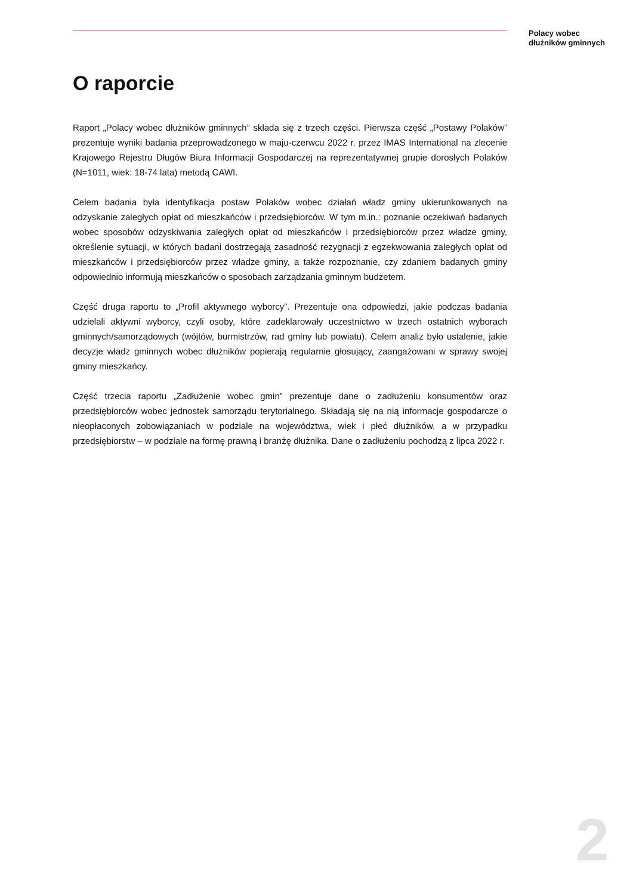Polacy wobec
dłużników gminnych
O raporcie
Raport „Polacy wobec dłużników gminnych” składa się z trzech części. Pierwsza część „Postawy Polaków” prezentuje wyniki badania przeprowadzonego w maju-czerwcu 2022 r. przez IMAS International na zlecenie Krajowego Rejestru Długów Biura Informacji Gospodarczej na reprezentatywnej grupie dorosłych Polaków (N=1011, wiek: 18-74 lata) metodą CAWI.
Celem badania była identyfikacja postaw Polaków wobec działań władz gminy ukierunkowanych na odzyskanie zaległych opłat od mieszkańców i przedsiębiorców. W tym m.in.: poznanie oczekiwań badanych wobec sposobów odzyskiwania zaległych opłat od mieszkańców i przedsiębiorców przez władze gminy, określenie sytuacji, w których badani dostrzegają zasadność rezygnacji z egzekwowania zaległych opłat od mieszkańców i przedsiębiorców przez władze gminy, a także rozpoznanie, czy zdaniem badanych gminy odpowiednio informują mieszkańców o sposobach zarządzania gminnym budżetem.
Część druga raportu to „Profil aktywnego wyborcy”. Prezentuje ona odpowiedzi, jakie podczas badania udzielali aktywni wyborcy, czyli osoby, które zadeklarowały uczestnictwo w trzech ostatnich wyborach gminnych/samorządowych (wójtów, burmistrzów, rad gminy lub powiatu). Celem analiz było ustalenie, jakie decyzje władz gminnych wobec dłużników popierają regularnie głosujący, zaangażowani w sprawy swojej gminy mieszkańcy.
Część trzecia raportu „Zadłużenie wobec gmin” prezentuje dane o zadłużeniu konsumentów oraz przedsiębiorców wobec jednostek samorządu terytorialnego. Składają się na nią informacje gospodarcze o nieopłaconych zobowiązaniach w podziale na województwa, wiek i płeć dłużników, a w przypadku przedsiębiorstw – w podziale na formę prawną i branżę dłużnika. Dane o zadłużeniu pochodzą z lipca 2022 r.
2